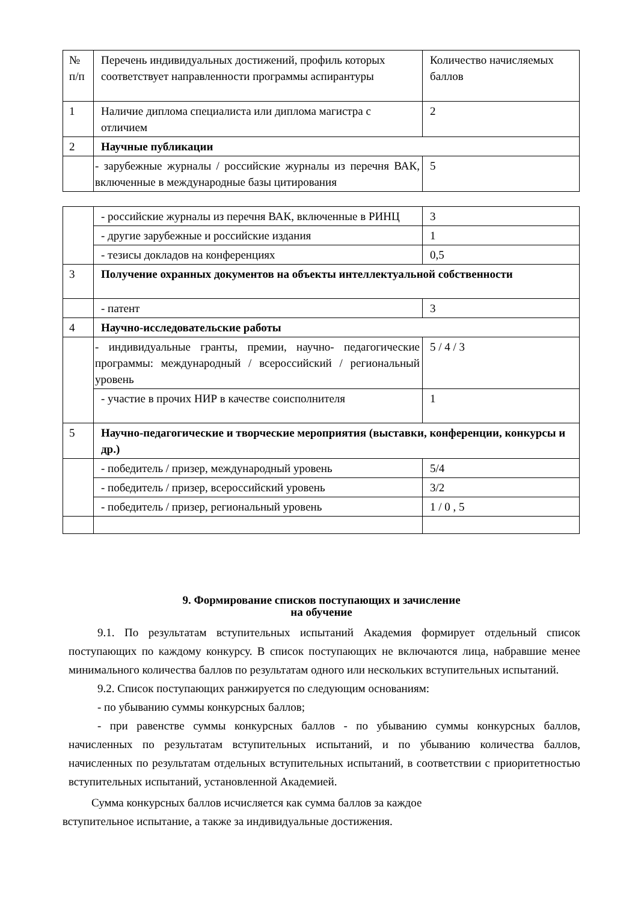| № п/п | Перечень индивидуальных достижений, профиль которых соответствует направленности программы аспирантуры | Количество начисляемых баллов |
| 1 | Наличие диплома специалиста или диплома магистра с отличием | 2 |
| 2 | Научные публикации | |
| | - зарубежные журналы / российские журналы из перечня ВАК, включенные в международные базы цитирования | 5 |
| | - российские журналы из перечня ВАК, включенные в РИНЦ | 3 |
| | - другие зарубежные и российские издания | 1 |
| | - тезисы докладов на конференциях | 0,5 |
| 3 | Получение охранных документов на объекты интеллектуальной собственности | |
| | - патент | 3 |
| 4 | Научно-исследовательские работы | |
| | - индивидуальные гранты, премии, научно- педагогические программы: международный / всероссийский / региональный уровень | 5 / 4 / 3 |
| | - участие в прочих НИР в качестве соисполнителя | 1 |
| 5 | Научно-педагогические и творческие мероприятия (выставки, конференции, конкурсы и др.) | |
| | - победитель / призер, международный уровень | 5/4 |
| | - победитель / призер, всероссийский уровень | 3/2 |
| | - победитель / призер, региональный уровень | 1 / 0 , 5 |
9. Формирование списков поступающих и зачисление
на обучение
9.1. По результатам вступительных испытаний Академия формирует отдельный список поступающих по каждому конкурсу. В список поступающих не включаются лица, набравшие менее минимального количества баллов по результатам одного или нескольких вступительных испытаний.
9.2. Список поступающих ранжируется по следующим основаниям:
- по убыванию суммы конкурсных баллов;
- при равенстве суммы конкурсных баллов - по убыванию суммы конкурсных баллов, начисленных по результатам вступительных испытаний, и по убыванию количества баллов, начисленных по результатам отдельных вступительных испытаний, в соответствии с приоритетностью вступительных испытаний, установленной Академией.
Сумма конкурсных баллов исчисляется как сумма баллов за каждое
вступительное испытание, а также за индивидуальные достижения.